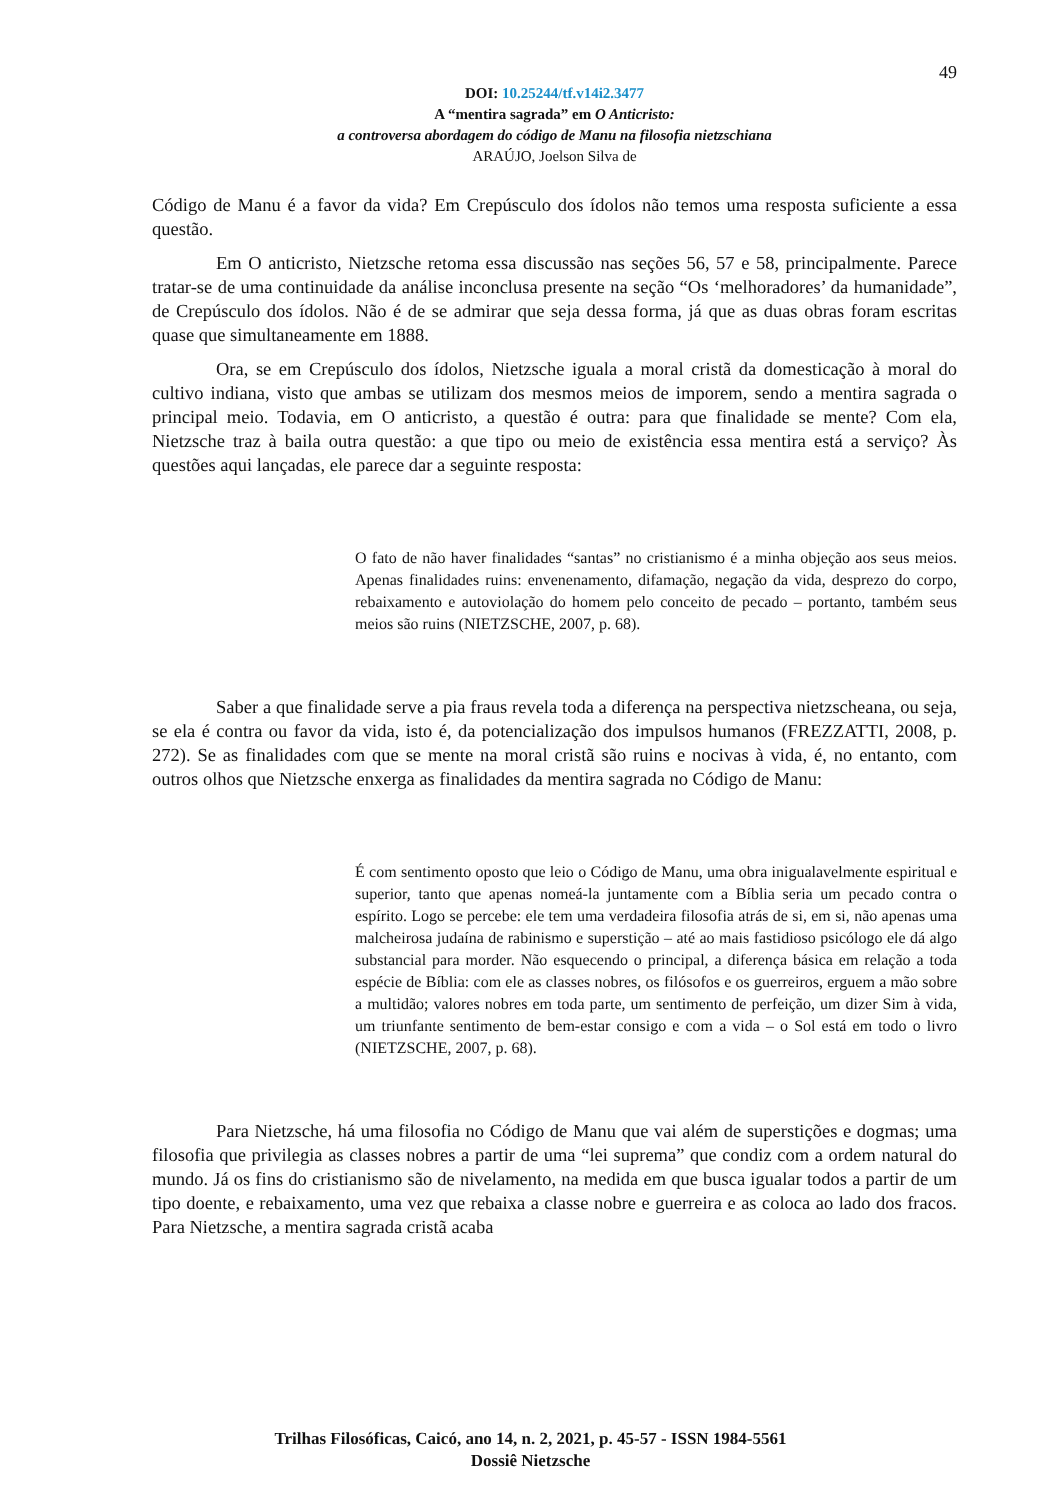49
DOI: 10.25244/tf.v14i2.3477
A “mentira sagrada” em O Anticristo:
a controversa abordagem do código de Manu na filosofia nietzschiana
ARAÚJO, Joelson Silva de
Código de Manu é a favor da vida? Em Crepúsculo dos ídolos não temos uma resposta suficiente a essa questão.
Em O anticristo, Nietzsche retoma essa discussão nas seções 56, 57 e 58, principalmente. Parece tratar-se de uma continuidade da análise inconclusa presente na seção “Os ‘melhoradores’ da humanidade”, de Crepúsculo dos ídolos. Não é de se admirar que seja dessa forma, já que as duas obras foram escritas quase que simultaneamente em 1888.
Ora, se em Crepúsculo dos ídolos, Nietzsche iguala a moral cristã da domesticação à moral do cultivo indiana, visto que ambas se utilizam dos mesmos meios de imporem, sendo a mentira sagrada o principal meio. Todavia, em O anticristo, a questão é outra: para que finalidade se mente? Com ela, Nietzsche traz à baila outra questão: a que tipo ou meio de existência essa mentira está a serviço? Às questões aqui lançadas, ele parece dar a seguinte resposta:
O fato de não haver finalidades “santas” no cristianismo é a minha objeção aos seus meios. Apenas finalidades ruins: envenenamento, difamação, negação da vida, desprezo do corpo, rebaixamento e autoviolação do homem pelo conceito de pecado – portanto, também seus meios são ruins (NIETZSCHE, 2007, p. 68).
Saber a que finalidade serve a pia fraus revela toda a diferença na perspectiva nietzscheana, ou seja, se ela é contra ou favor da vida, isto é, da potencialização dos impulsos humanos (FREZZATTI, 2008, p. 272). Se as finalidades com que se mente na moral cristã são ruins e nocivas à vida, é, no entanto, com outros olhos que Nietzsche enxerga as finalidades da mentira sagrada no Código de Manu:
É com sentimento oposto que leio o Código de Manu, uma obra inigualavelmente espiritual e superior, tanto que apenas nomeá-la juntamente com a Bíblia seria um pecado contra o espírito. Logo se percebe: ele tem uma verdadeira filosofia atrás de si, em si, não apenas uma malcheirosa judaína de rabinismo e superstição – até ao mais fastidioso psicólogo ele dá algo substancial para morder. Não esquecendo o principal, a diferença básica em relação a toda espécie de Bíblia: com ele as classes nobres, os filósofos e os guerreiros, erguem a mão sobre a multidão; valores nobres em toda parte, um sentimento de perfeição, um dizer Sim à vida, um triunfante sentimento de bem-estar consigo e com a vida – o Sol está em todo o livro (NIETZSCHE, 2007, p. 68).
Para Nietzsche, há uma filosofia no Código de Manu que vai além de superstições e dogmas; uma filosofia que privilegia as classes nobres a partir de uma “lei suprema” que condiz com a ordem natural do mundo. Já os fins do cristianismo são de nivelamento, na medida em que busca igualar todos a partir de um tipo doente, e rebaixamento, uma vez que rebaixa a classe nobre e guerreira e as coloca ao lado dos fracos. Para Nietzsche, a mentira sagrada cristã acaba
Trilhas Filosóficas, Caicó, ano 14, n. 2, 2021, p. 45-57 - ISSN 1984-5561
Dossiê Nietzsche